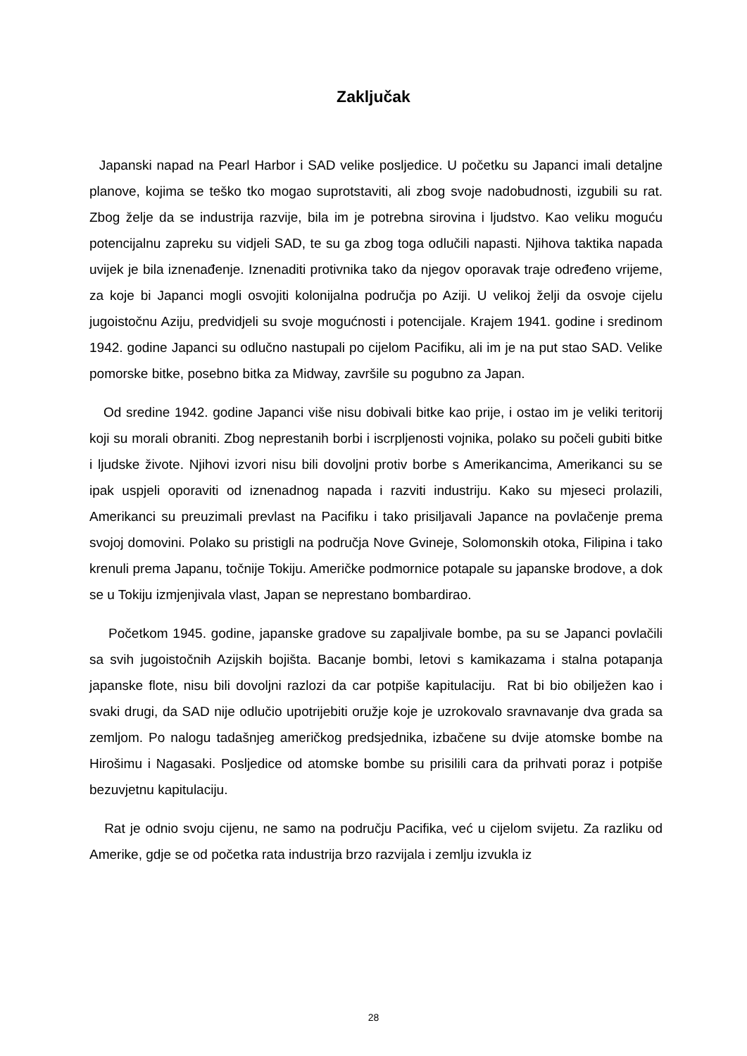Zaključak
Japanski napad na Pearl Harbor i SAD velike posljedice. U početku su Japanci imali detaljne planove, kojima se teško tko mogao suprotstaviti, ali zbog svoje nadobudnosti, izgubili su rat. Zbog želje da se industrija razvije, bila im je potrebna sirovina i ljudstvo. Kao veliku moguću potencijalnu zapreku su vidjeli SAD, te su ga zbog toga odlučili napasti. Njihova taktika napada uvijek je bila iznenađenje. Iznenaditi protivnika tako da njegov oporavak traje određeno vrijeme, za koje bi Japanci mogli osvojiti kolonijalna područja po Aziji. U velikoj želji da osvoje cijelu jugoistočnu Aziju, predvidjeli su svoje mogućnosti i potencijale. Krajem 1941. godine i sredinom 1942. godine Japanci su odlučno nastupali po cijelom Pacifiku, ali im je na put stao SAD. Velike pomorske bitke, posebno bitka za Midway, završile su pogubno za Japan.
Od sredine 1942. godine Japanci više nisu dobivali bitke kao prije, i ostao im je veliki teritorij koji su morali obraniti. Zbog neprestanih borbi i iscrpljenosti vojnika, polako su počeli gubiti bitke i ljudske živote. Njihovi izvori nisu bili dovoljni protiv borbe s Amerikancima, Amerikanci su se ipak uspjeli oporaviti od iznenadnog napada i razviti industriju. Kako su mjeseci prolazili, Amerikanci su preuzimali prevlast na Pacifiku i tako prisiljavali Japance na povlačenje prema svojoj domovini. Polako su pristigli na područja Nove Gvineje, Solomonskih otoka, Filipina i tako krenuli prema Japanu, točnije Tokiju. Američke podmornice potapale su japanske brodove, a dok se u Tokiju izmjenjivala vlast, Japan se neprestano bombardirao.
Početkom 1945. godine, japanske gradove su zapaljivale bombe, pa su se Japanci povlačili sa svih jugoistočnih Azijskih bojišta. Bacanje bombi, letovi s kamikazama i stalna potapanja japanske flote, nisu bili dovoljni razlozi da car potpiše kapitulaciju. Rat bi bio obilježen kao i svaki drugi, da SAD nije odlučio upotrijebiti oružje koje je uzrokovalo sravnavanje dva grada sa zemljom. Po nalogu tadašnjeg američkog predsjednika, izbačene su dvije atomske bombe na Hirošimu i Nagasaki. Posljedice od atomske bombe su prisilili cara da prihvati poraz i potpiše bezuvjetnu kapitulaciju.
Rat je odnio svoju cijenu, ne samo na području Pacifika, već u cijelom svijetu. Za razliku od Amerike, gdje se od početka rata industrija brzo razvijala i zemlju izvukla iz
28